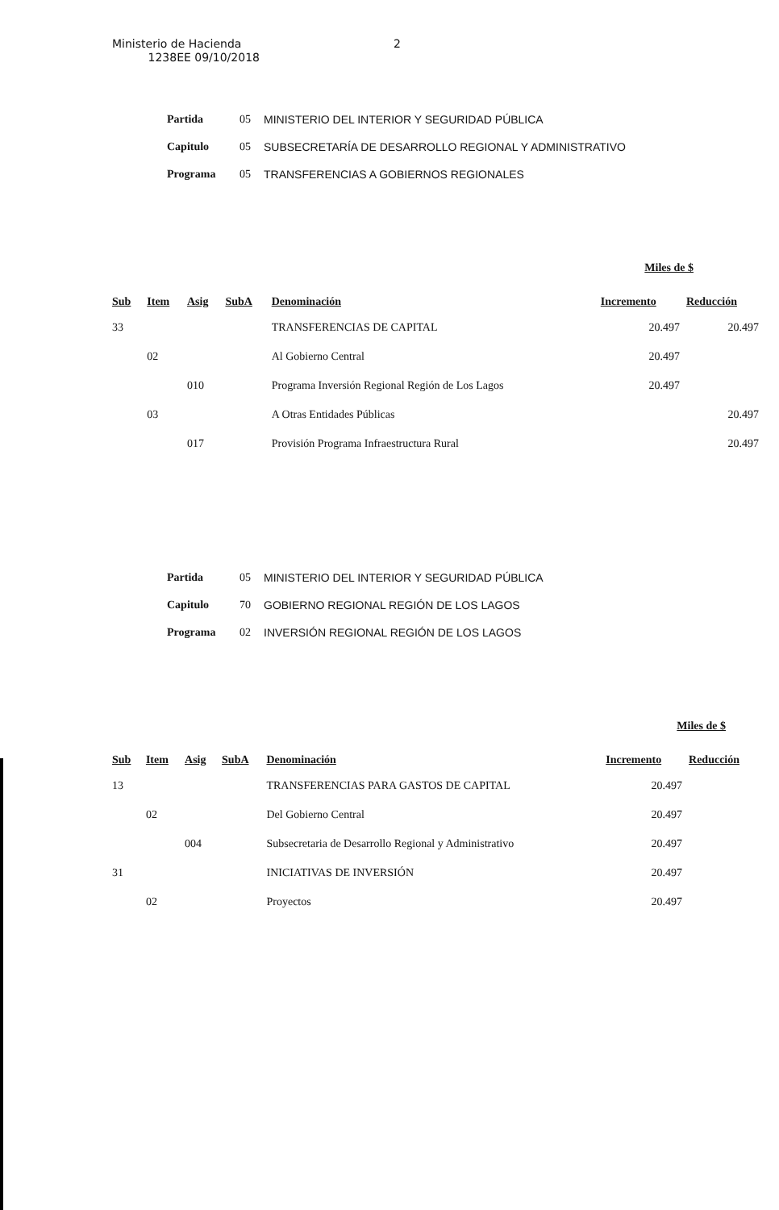Ministerio de Hacienda
1238EE 09/10/2018
2
| Partida | 05 | MINISTERIO DEL INTERIOR Y SEGURIDAD PÚBLICA |
| Capitulo | 05 | SUBSECRETARÍA DE DESARROLLO REGIONAL Y ADMINISTRATIVO |
| Programa | 05 | TRANSFERENCIAS A GOBIERNOS REGIONALES |
Miles de $
| Sub | Item | Asig | SubA | Denominación | Incremento | Reducción |
| --- | --- | --- | --- | --- | --- | --- |
| 33 | | | | TRANSFERENCIAS DE CAPITAL | 20.497 | 20.497 |
| | 02 | | | Al Gobierno Central | 20.497 | |
| | | 010 | | Programa Inversión Regional Región de Los Lagos | 20.497 | |
| | 03 | | | A Otras Entidades Públicas | | 20.497 |
| | | 017 | | Provisión Programa Infraestructura Rural | | 20.497 |
| Partida | 05 | MINISTERIO DEL INTERIOR Y SEGURIDAD PÚBLICA |
| Capitulo | 70 | GOBIERNO REGIONAL REGIÓN DE LOS LAGOS |
| Programa | 02 | INVERSIÓN REGIONAL REGIÓN DE LOS LAGOS |
Miles de $
| Sub | Item | Asig | SubA | Denominación | Incremento | Reducción |
| --- | --- | --- | --- | --- | --- | --- |
| 13 | | | | TRANSFERENCIAS PARA GASTOS DE CAPITAL | 20.497 | |
| | 02 | | | Del Gobierno Central | 20.497 | |
| | | 004 | | Subsecretaria de Desarrollo Regional y Administrativo | 20.497 | |
| 31 | | | | INICIATIVAS DE INVERSIÓN | 20.497 | |
| | 02 | | | Proyectos | 20.497 | |